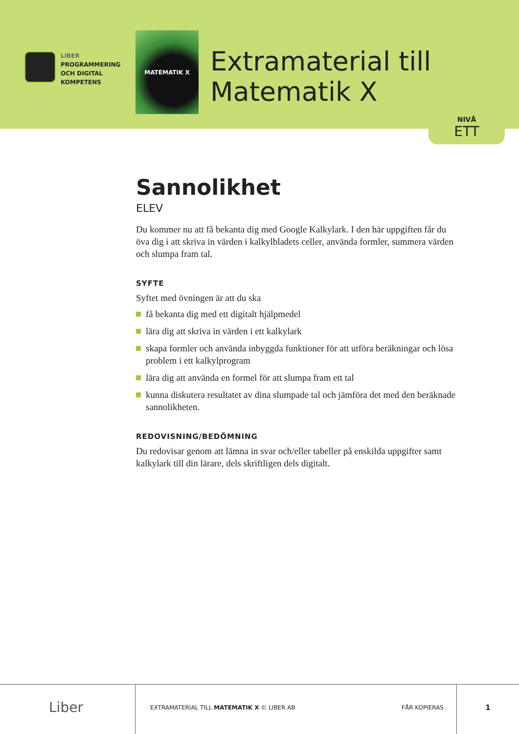LIBER
PROGRAMMERING
OCH DIGITAL
KOMPETENS
MATEMATIK X
Extramaterial till
Matematik X
NIVÅ
ETT
Sannolikhet
ELEV
Du kommer nu att få bekanta dig med Google Kalkylark. I den här uppgiften får du öva dig i att skriva in värden i kalkylbladets celler, använda formler, summera värden och slumpa fram tal.
SYFTE
Syftet med övningen är att du ska
få bekanta dig med ett digitalt hjälpmedel
lära dig att skriva in värden i ett kalkylark
skapa formler och använda inbyggda funktioner för att utföra beräkningar och lösa problem i ett kalkylprogram
lära dig att använda en formel för att slumpa fram ett tal
kunna diskutera resultatet av dina slumpade tal och jämföra det med den beräknade sannolikheten.
REDOVISNING/BEDÖMNING
Du redovisar genom att lämna in svar och/eller tabeller på enskilda uppgifter samt kalkylark till din lärare, dels skriftligen dels digitalt.
Liber
EXTRAMATERIAL TILL MATEMATIK X © LIBER AB FÅR KOPIERAS
1